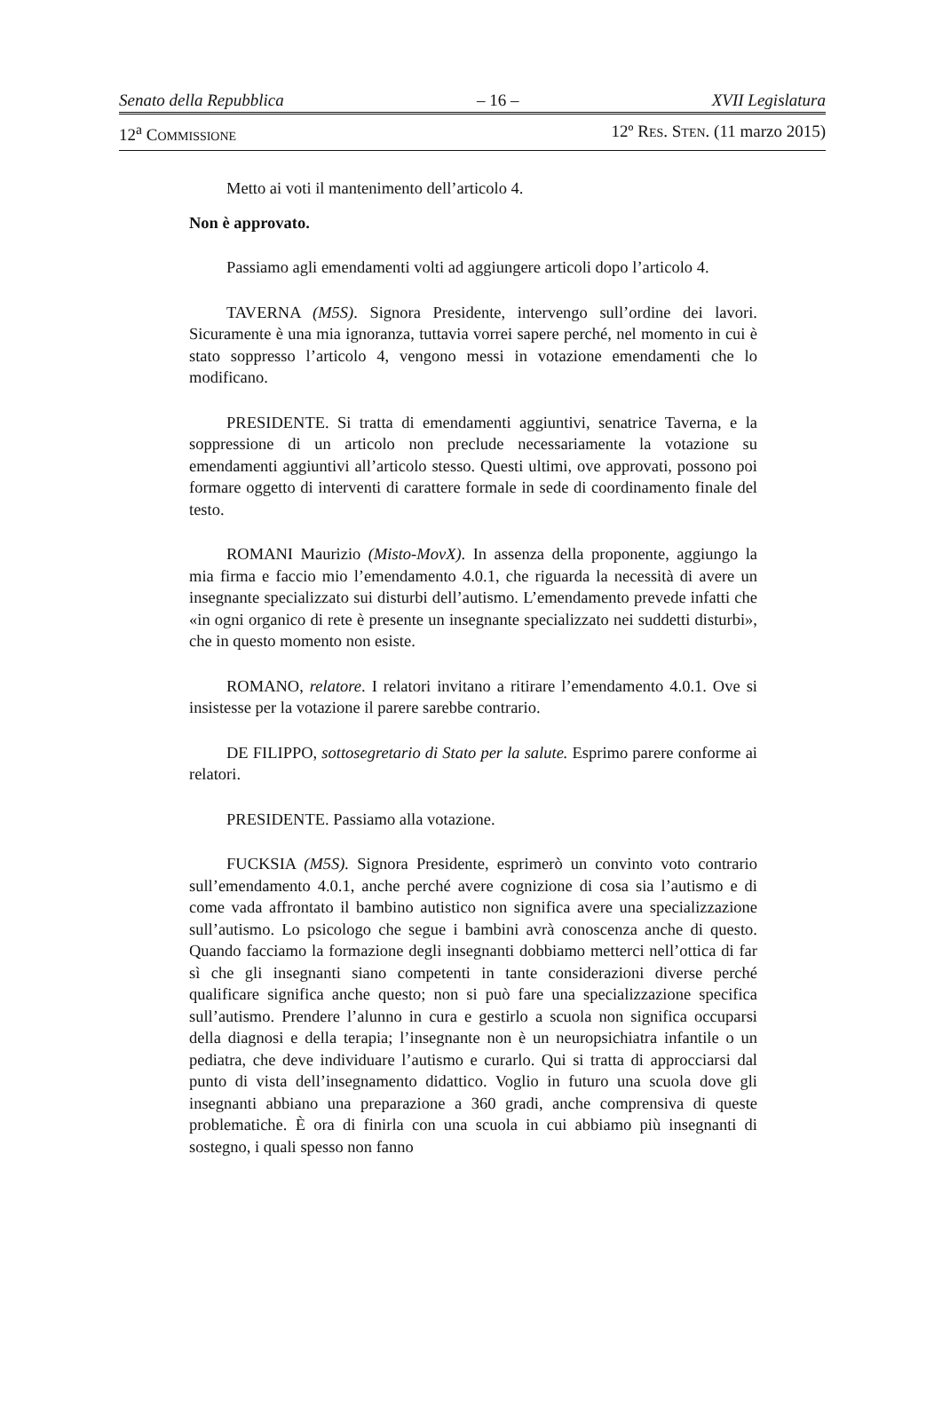Senato della Repubblica – 16 – XVII Legislatura
12<sup>a</sup> COMMISSIONE 12º RES. STEN. (11 marzo 2015)
Metto ai voti il mantenimento dell’articolo 4.
Non è approvato.
Passiamo agli emendamenti volti ad aggiungere articoli dopo l’articolo 4.
TAVERNA (M5S). Signora Presidente, intervengo sull’ordine dei lavori. Sicuramente è una mia ignoranza, tuttavia vorrei sapere perché, nel momento in cui è stato soppresso l’articolo 4, vengono messi in votazione emendamenti che lo modificano.
PRESIDENTE. Si tratta di emendamenti aggiuntivi, senatrice Taverna, e la soppressione di un articolo non preclude necessariamente la votazione su emendamenti aggiuntivi all’articolo stesso. Questi ultimi, ove approvati, possono poi formare oggetto di interventi di carattere formale in sede di coordinamento finale del testo.
ROMANI Maurizio (Misto-MovX). In assenza della proponente, aggiungo la mia firma e faccio mio l’emendamento 4.0.1, che riguarda la necessità di avere un insegnante specializzato sui disturbi dell’autismo. L’emendamento prevede infatti che «in ogni organico di rete è presente un insegnante specializzato nei suddetti disturbi», che in questo momento non esiste.
ROMANO, relatore. I relatori invitano a ritirare l’emendamento 4.0.1. Ove si insistesse per la votazione il parere sarebbe contrario.
DE FILIPPO, sottosegretario di Stato per la salute. Esprimo parere conforme ai relatori.
PRESIDENTE. Passiamo alla votazione.
FUCKSIA (M5S). Signora Presidente, esprimerò un convinto voto contrario sull’emendamento 4.0.1, anche perché avere cognizione di cosa sia l’autismo e di come vada affrontato il bambino autistico non significa avere una specializzazione sull’autismo. Lo psicologo che segue i bambini avrà conoscenza anche di questo. Quando facciamo la formazione degli insegnanti dobbiamo metterci nell’ottica di far sì che gli insegnanti siano competenti in tante considerazioni diverse perché qualificare significa anche questo; non si può fare una specializzazione specifica sull’autismo. Prendere l’alunno in cura e gestirlo a scuola non significa occuparsi della diagnosi e della terapia; l’insegnante non è un neuropsichiatra infantile o un pediatra, che deve individuare l’autismo e curarlo. Qui si tratta di approcciarsi dal punto di vista dell’insegnamento didattico. Voglio in futuro una scuola dove gli insegnanti abbiano una preparazione a 360 gradi, anche comprensiva di queste problematiche. È ora di finirla con una scuola in cui abbiamo più insegnanti di sostegno, i quali spesso non fanno